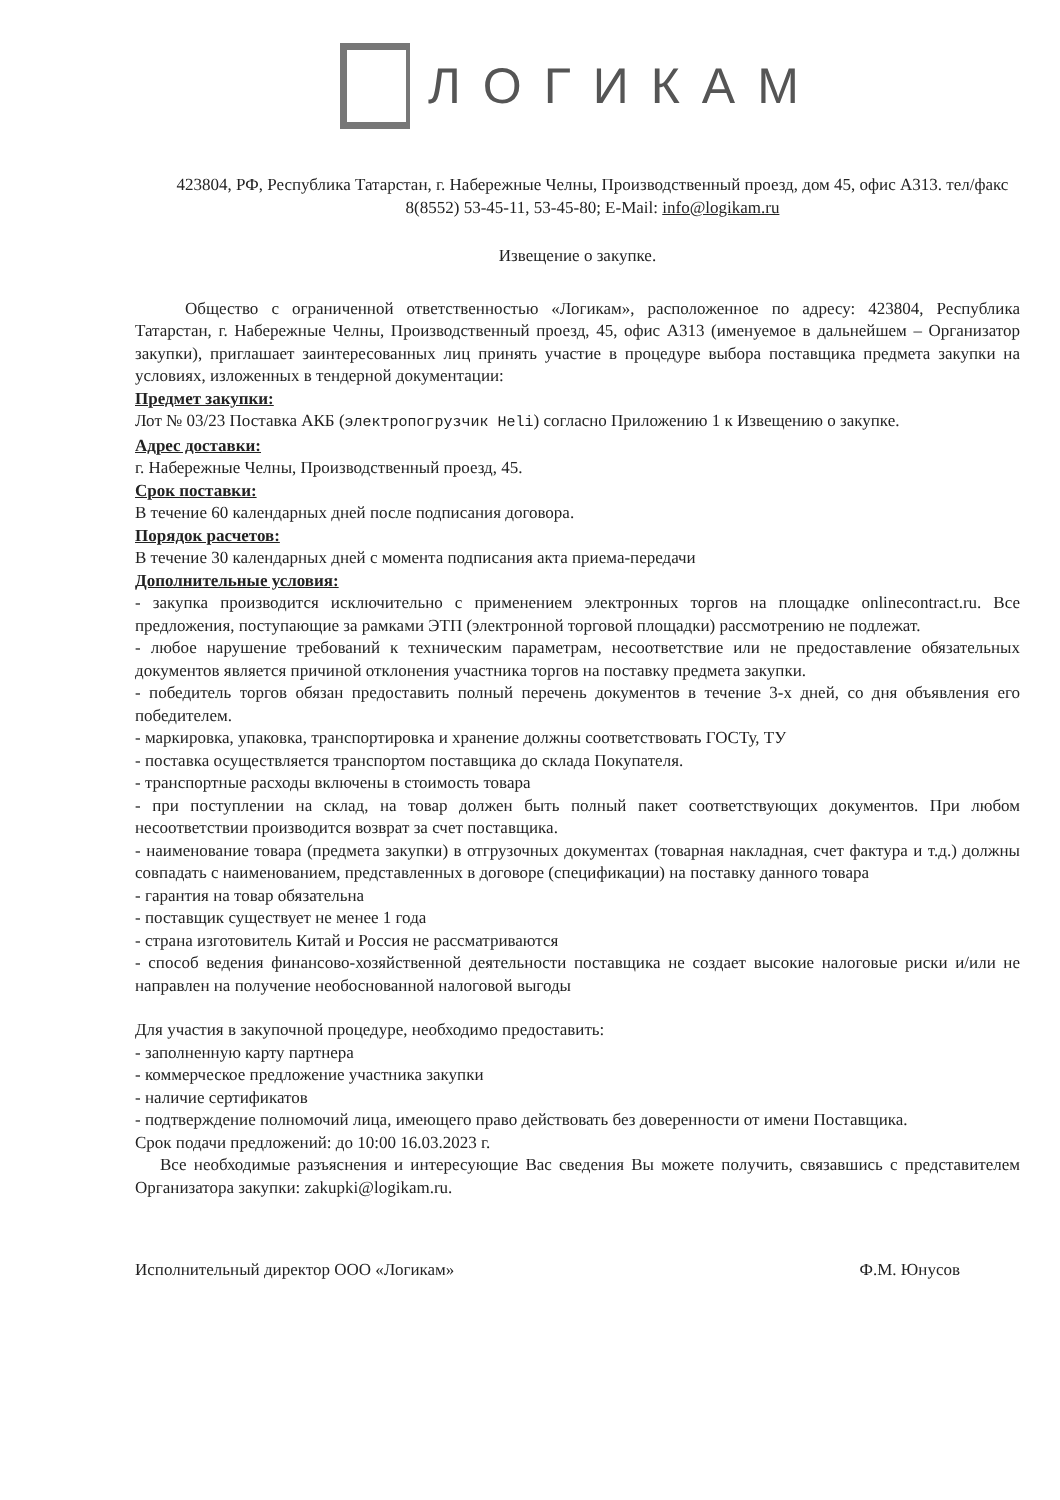ЛОГИКАМ
423804, РФ, Республика Татарстан, г. Набережные Челны, Производственный проезд, дом 45, офис А313. тел/факс 8(8552) 53-45-11, 53-45-80; E-Mail: info@logikam.ru
Извещение о закупке.
Общество с ограниченной ответственностью «Логикам», расположенное по адресу: 423804, Республика Татарстан, г. Набережные Челны, Производственный проезд, 45, офис А313 (именуемое в дальнейшем – Организатор закупки), приглашает заинтересованных лиц принять участие в процедуре выбора поставщика предмета закупки на условиях, изложенных в тендерной документации:
Предмет закупки:
Лот № 03/23 Поставка АКБ (электропогрузчик Heli) согласно Приложению 1 к Извещению о закупке.
Адрес доставки:
г. Набережные Челны, Производственный проезд, 45.
Срок поставки:
В течение 60 календарных дней после подписания договора.
Порядок расчетов:
В течение 30 календарных дней с момента подписания акта приема-передачи
Дополнительные условия:
- закупка производится исключительно с применением электронных торгов на площадке onlinecontract.ru. Все предложения, поступающие за рамками ЭТП (электронной торговой площадки) рассмотрению не подлежат.
- любое нарушение требований к техническим параметрам, несоответствие или не предоставление обязательных документов является причиной отклонения участника торгов на поставку предмета закупки.
- победитель торгов обязан предоставить полный перечень документов в течение 3-х дней, со дня объявления его победителем.
- маркировка, упаковка, транспортировка и хранение должны соответствовать ГОСТу, ТУ
- поставка осуществляется транспортом поставщика до склада Покупателя.
- транспортные расходы включены в стоимость товара
- при поступлении на склад, на товар должен быть полный пакет соответствующих документов. При любом несоответствии производится возврат за счет поставщика.
- наименование товара (предмета закупки) в отгрузочных документах (товарная накладная, счет фактура и т.д.) должны совпадать с наименованием, представленных в договоре (спецификации) на поставку данного товара
- гарантия на товар обязательна
- поставщик существует не менее 1 года
- страна изготовитель Китай и Россия не рассматриваются
- способ ведения финансово-хозяйственной деятельности поставщика не создает высокие налоговые риски и/или не направлен на получение необоснованной налоговой выгоды
Для участия в закупочной процедуре, необходимо предоставить:
- заполненную карту партнера
- коммерческое предложение участника закупки
- наличие сертификатов
- подтверждение полномочий лица, имеющего право действовать без доверенности от имени Поставщика.
Срок подачи предложений: до 10:00 16.03.2023 г.
Все необходимые разъяснения и интересующие Вас сведения Вы можете получить, связавшись с представителем Организатора закупки: zakupki@logikam.ru.
Исполнительный директор ООО «Логикам» Ф.М. Юнусов